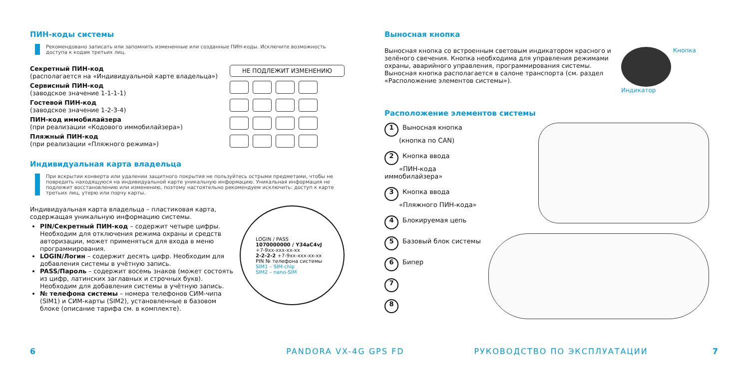ПИН-коды системы
Рекомендовано записать или запомнить измененные или созданные ПИН-коды. Исключите возможность доступа к кодам третьих лиц.
Секретный ПИН-код
(располагается на «Индивидуальной карте владельца»)
Сервисный ПИН-код
(заводское значение 1-1-1-1)
Гостевой ПИН-код
(заводское значение 1-2-3-4)
ПИН-код иммобилайзера
(при реализации «Кодового иммобилайзера»)
Пляжный ПИН-код
(при реализации «Пляжного режима»)
НЕ ПОДЛЕЖИТ ИЗМЕНЕНИЮ
Индивидуальная карта владельца
При вскрытии конверта или удалении защитного покрытия не пользуйтесь острыми предметами, чтобы не повредить находящуюся на индивидуальной карте уникальную информацию. Уникальная информация не подлежит восстановлению или изменению, поэтому настоятельно рекомендуем исключить: доступ к карте третьих лиц, утерю или порчу карты.
LOGIN / PASS
1070000000 / Y34aC4vJ
+7-9xx-xxx-xx-xx
2-2-2-2 +7-9xx-xxx-xx-xx
PIN № телефона системы
SIM1 – SIM-chip
SIM2 – nano-SIM
Индивидуальная карта владельца – пластиковая карта, содержащая уникальную информацию системы.
PIN/Секретный ПИН-код – содержит четыре цифры. Необходим для отключения режима охраны и средств авторизации, может применяться для входа в меню программирования.
LOGIN/Логин – содержит десять цифр. Необходим для добавления системы в учётную запись.
PASS/Пароль – содержит восемь знаков (может состоять из цифр, латинских заглавных и строчных букв). Необходим для добавления системы в учётную запись.
№ телефона системы – номера телефонов СИМ-чипа (SIM1) и СИМ-карты (SIM2), установленные в базовом блоке (описание тарифа см. в комплекте).
Выносная кнопка
Выносная кнопка со встроенным световым индикатором красного и зелёного свечения. Кнопка необходима для управления режимами охраны, аварийного управления, программирования системы. Выносная кнопка располагается в салоне транспорта (см. раздел «Расположение элементов системы»).
Кнопка
Индикатор
Расположение элементов системы
1 Выносная кнопка
(кнопка по CAN)
2 Кнопка ввода
«ПИН-кода иммобилайзера»
3 Кнопка ввода
«Пляжного ПИН-кода»
4 Блокируемая цепь
5 Базовый блок системы
6 Бипер
7
8
6 PANDORA VX-4G GPS FD РУКОВОДСТВО ПО ЭКСПЛУАТАЦИИ 7